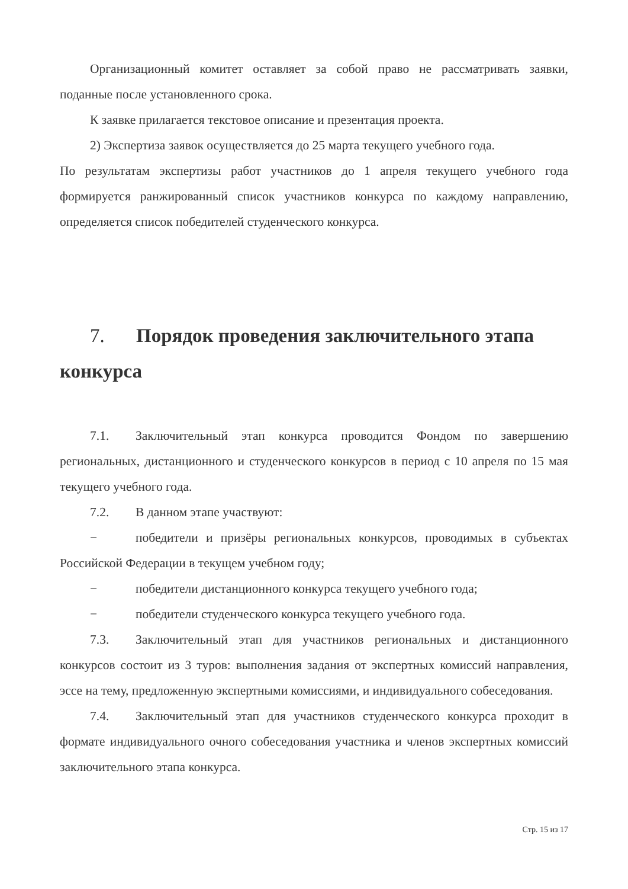Организационный комитет оставляет за собой право не рассматривать заявки, поданные после установленного срока.
К заявке прилагается текстовое описание и презентация проекта.
2) Экспертиза заявок осуществляется до 25 марта текущего учебного года.
По результатам экспертизы работ участников до 1 апреля текущего учебного года формируется ранжированный список участников конкурса по каждому направлению, определяется список победителей студенческого конкурса.
7. Порядок проведения заключительного этапа конкурса
7.1. Заключительный этап конкурса проводится Фондом по завершению региональных, дистанционного и студенческого конкурсов в период с 10 апреля по 15 мая текущего учебного года.
7.2. В данном этапе участвуют:
− победители и призёры региональных конкурсов, проводимых в субъектах Российской Федерации в текущем учебном году;
− победители дистанционного конкурса текущего учебного года;
− победители студенческого конкурса текущего учебного года.
7.3. Заключительный этап для участников региональных и дистанционного конкурсов состоит из 3 туров: выполнения задания от экспертных комиссий направления, эссе на тему, предложенную экспертными комиссиями, и индивидуального собеседования.
7.4. Заключительный этап для участников студенческого конкурса проходит в формате индивидуального очного собеседования участника и членов экспертных комиссий заключительного этапа конкурса.
Стр. 15 из 17